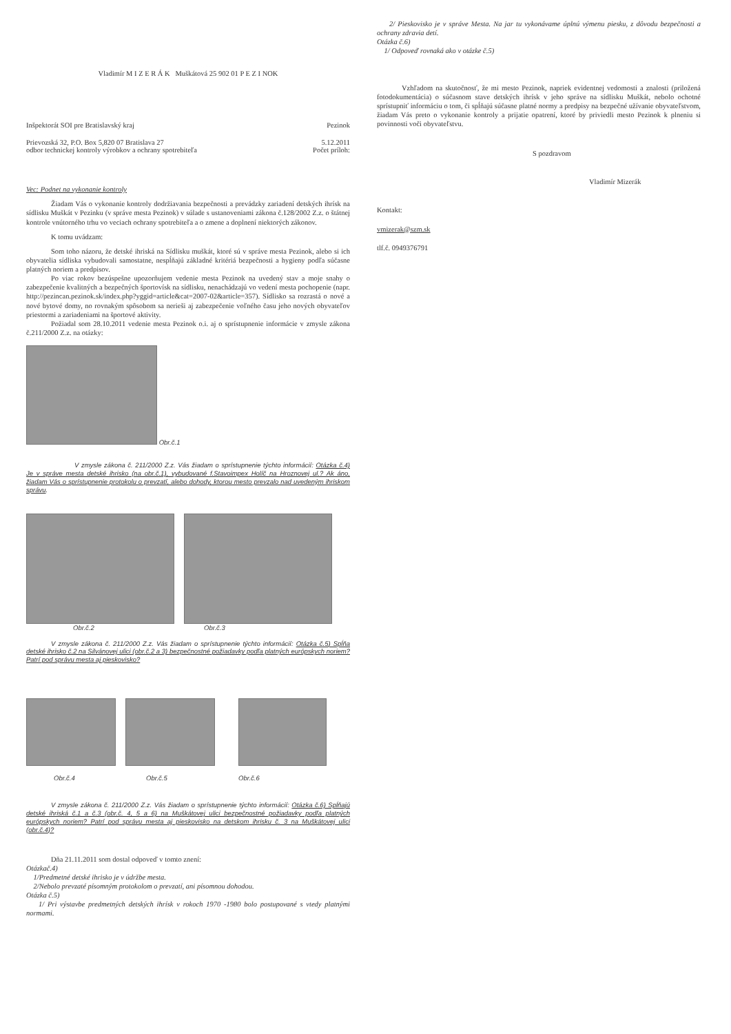Vladimír M I Z E R Á K Muškátová 25 902 01 P E Z I NOK
Inšpektorát SOI pre Bratislavský kraj Pezinok
Prievozská 32, P.O. Box 5,820 07 Bratislava 27 5.12.2011
odbor technickej kontroly výrobkov a ochrany spotrebiteľa Počet príloh:
Vec: Podnet na vykonanie kontroly
Žiadam Vás o vykonanie kontroly dodržiavania bezpečnosti a prevádzky zariadení detských ihrísk na sídlisku Muškát v Pezinku (v správe mesta Pezinok) v súlade s ustanoveniami zákona č.128/2002 Z.z. o štátnej kontrole vnútorného trhu vo veciach ochrany spotrebiteľa a o zmene a doplnení niektorých zákonov.
K tomu uvádzam:
Som toho názoru, že detské ihriská na Sídlisku muškát, ktoré sú v správe mesta Pezinok, alebo si ich obyvatelia sídliska vybudovali samostatne, nespĺňajú základné kritériá bezpečnosti a hygieny podľa súčasne platných noriem a predpisov.
Po viac rokov bezúspešne upozorňujem vedenie mesta Pezinok na uvedený stav a moje snahy o zabezpečenie kvalitných a bezpečných športovísk na sídlisku, nenachádzajú vo vedení mesta pochopenie (napr. http://pezincan.pezinok.sk/index.php?yggid=article&cat=2007-02&article=357). Sídlisko sa rozrastá o nové a nové bytové domy, no rovnakým spôsobom sa nerieši aj zabezpečenie voľného času jeho nových obyvateľov priestormi a zariadeniami na športové aktivity.
Požiadal som 28.10.2011 vedenie mesta Pezinok o.i. aj o sprístupnenie informácie v zmysle zákona č.211/2000 Z.z. na otázky:
Obr.č.1
V zmysle zákona č. 211/2000 Z.z. Vás žiadam o sprístupnenie týchto informácií: Otázka č.4) Je v správe mesta detské ihrisko (na obr.č.1), vybudované f.Stavoimpex Holíč na Hroznovej ul.? Ak áno, žiadam Vás o sprístupnenie protokolu o prevzatí, alebo dohody, ktorou mesto prevzalo nad uvedeným ihriskom správu.
Obr.č.2 Obr.č.3
V zmysle zákona č. 211/2000 Z.z. Vás žiadam o sprístupnenie týchto informácií: Otázka č.5) Spĺňa detské ihrisko č.2 na Silvánovej ulici (obr.č.2 a 3) bezpečnostné požiadavky podľa platných európskych noriem? Patrí pod správu mesta aj pieskovisko?
Obr.č.4 Obr.č.5 Obr.č.6
V zmysle zákona č. 211/2000 Z.z. Vás žiadam o sprístupnenie týchto informácií: Otázka č.6) Spĺňajú detské ihriská č.1 a č.3 (obr.č. 4, 5 a 6) na Muškátovej ulici bezpečnostné požiadavky podľa platných európskych noriem? Patrí pod správu mesta aj pieskovisko na detskom ihrisku č. 3 na Muškátovej ulici (obr.č.4)?
Dňa 21.11.2011 som dostal odpoveď v tomto znení:
Otázkač.4)
1/Predmetné detské ihrisko je v údržbe mesta.
2/Nebolo prevzaté písomným protokolom o prevzatí, ani písomnou dohodou.
Otázka č.5)
1/ Pri výstavbe predmetných detských ihrísk v rokoch 1970 -1980 bolo postupované s vtedy platnými normami.
2/ Pieskovisko je v správe Mesta. Na jar tu vykonávame úplnú výmenu piesku, z dôvodu bezpečnosti a ochrany zdravia detí.
Otázka č.6)
1/ Odpoveď rovnaká ako v otázke č.5)
Vzhľadom na skutočnosť, že mi mesto Pezinok, napriek evidentnej vedomosti a znalosti (priložená fotodokumentácia) o súčasnom stave detských ihrísk v jeho správe na sídlisku Muškát, nebolo ochotné sprístupniť informáciu o tom, či spĺňajú súčasne platné normy a predpisy na bezpečné užívanie obyvateľstvom, žiadam Vás preto o vykonanie kontroly a prijatie opatrení, ktoré by priviedli mesto Pezinok k plneniu si povinnosti voči obyvateľstvu.
S pozdravom
Vladimír Mizerák
Kontakt:
vmizerak@szm.sk
tlf.č. 0949376791